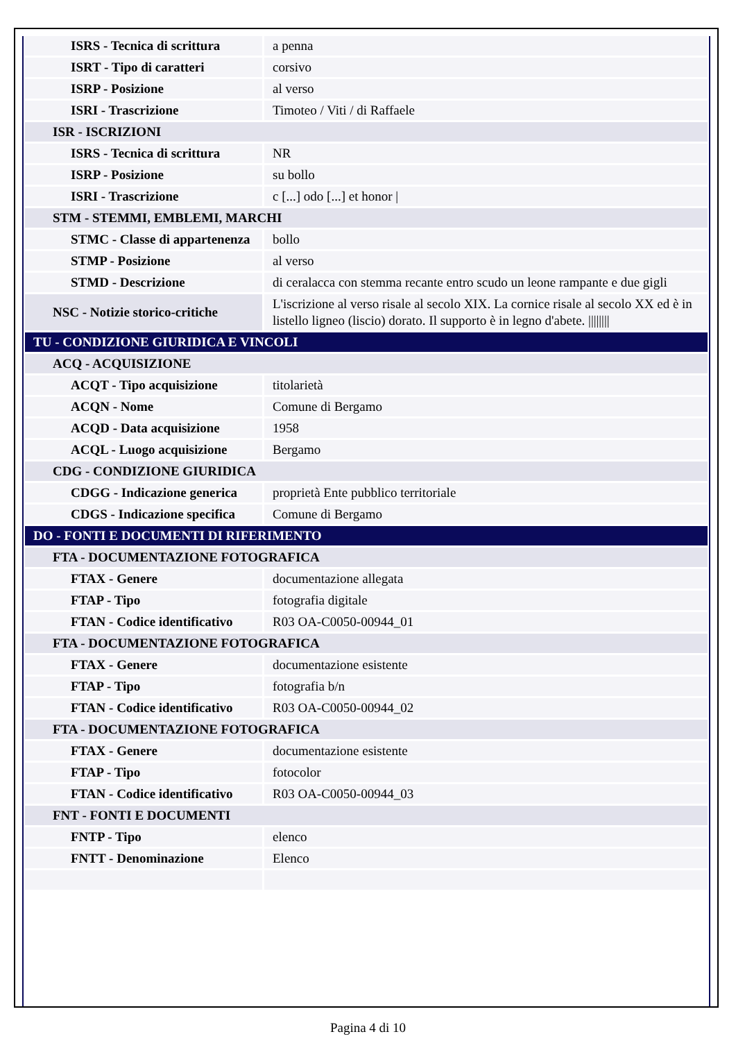| ISRS - Tecnica di scrittura | a penna |
| ISRT - Tipo di caratteri | corsivo |
| ISRP - Posizione | al verso |
| ISRI - Trascrizione | Timoteo / Viti / di Raffaele |
| ISR - ISCRIZIONI | |
| ISRS - Tecnica di scrittura | NR |
| ISRP - Posizione | su bollo |
| ISRI - Trascrizione | c [...] odo [...] et honor / |
| STM - STEMMI, EMBLEMI, MARCHI | |
| STMC - Classe di appartenenza | bollo |
| STMP - Posizione | al verso |
| STMD - Descrizione | di ceralacca con stemma recante entro scudo un leone rampante e due gigli |
| NSC - Notizie storico-critiche | L'iscrizione al verso risale al secolo XIX. La cornice risale al secolo XX ed è in listello ligneo (liscio) dorato. Il supporto è in legno d'abete. //////// |
| TU - CONDIZIONE GIURIDICA E VINCOLI | |
| ACQ - ACQUISIZIONE | |
| ACQT - Tipo acquisizione | titolarietà |
| ACQN - Nome | Comune di Bergamo |
| ACQD - Data acquisizione | 1958 |
| ACQL - Luogo acquisizione | Bergamo |
| CDG - CONDIZIONE GIURIDICA | |
| CDGG - Indicazione generica | proprietà Ente pubblico territoriale |
| CDGS - Indicazione specifica | Comune di Bergamo |
| DO - FONTI E DOCUMENTI DI RIFERIMENTO | |
| FTA - DOCUMENTAZIONE FOTOGRAFICA | |
| FTAX - Genere | documentazione allegata |
| FTAP - Tipo | fotografia digitale |
| FTAN - Codice identificativo | R03 OA-C0050-00944_01 |
| FTA - DOCUMENTAZIONE FOTOGRAFICA | |
| FTAX - Genere | documentazione esistente |
| FTAP - Tipo | fotografia b/n |
| FTAN - Codice identificativo | R03 OA-C0050-00944_02 |
| FTA - DOCUMENTAZIONE FOTOGRAFICA | |
| FTAX - Genere | documentazione esistente |
| FTAP - Tipo | fotocolor |
| FTAN - Codice identificativo | R03 OA-C0050-00944_03 |
| FNT - FONTI E DOCUMENTI | |
| FNTP - Tipo | elenco |
| FNTT - Denominazione | Elenco |
Pagina 4 di 10